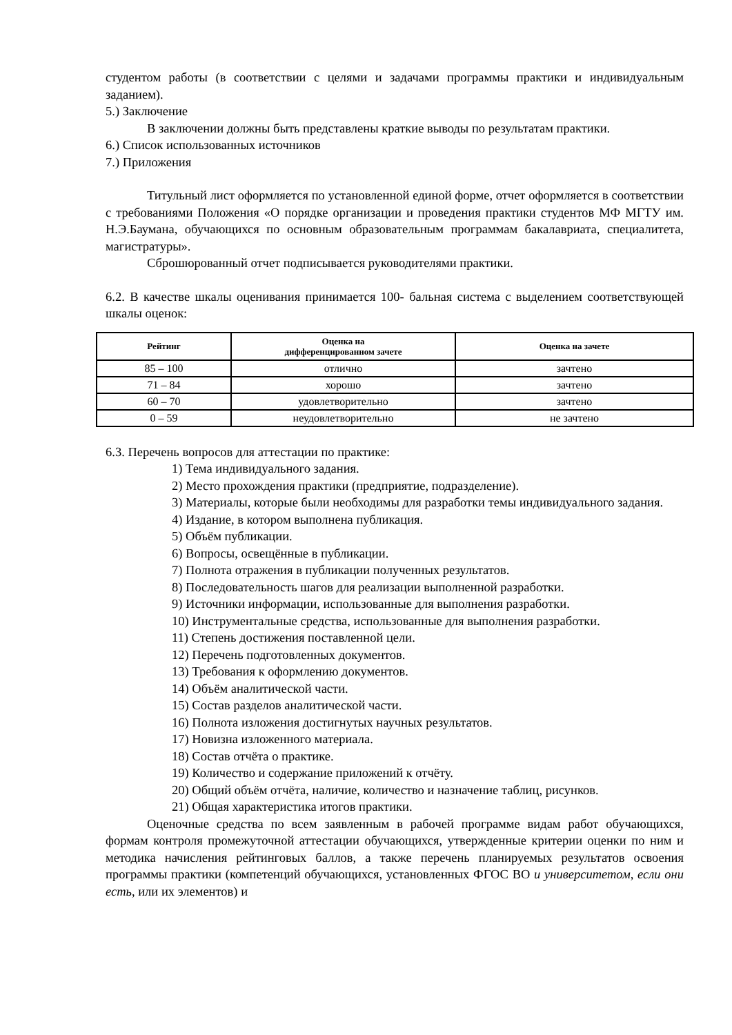студентом работы (в соответствии с целями и задачами программы практики и индивидуальным заданием).
5.) Заключение
В заключении должны быть представлены краткие выводы по результатам практики.
6.) Список использованных источников
7.) Приложения
Титульный лист оформляется по установленной единой форме, отчет оформляется в соответствии с требованиями Положения «О порядке организации и проведения практики студентов МФ МГТУ им. Н.Э.Баумана, обучающихся по основным образовательным программам бакалавриата, специалитета, магистратуры».
Сброшюрованный отчет подписывается руководителями практики.
6.2. В качестве шкалы оценивания принимается 100- бальная система с выделением соответствующей шкалы оценок:
| Рейтинг | Оценка на дифференцированном зачете | Оценка на зачете |
| --- | --- | --- |
| 85 – 100 | отлично | зачтено |
| 71 – 84 | хорошо | зачтено |
| 60 – 70 | удовлетворительно | зачтено |
| 0 – 59 | неудовлетворительно | не зачтено |
6.3. Перечень вопросов для аттестации по практике:
1) Тема индивидуального задания.
2) Место прохождения практики (предприятие, подразделение).
3) Материалы, которые были необходимы для разработки темы индивидуального задания.
4) Издание, в котором выполнена публикация.
5) Объём публикации.
6) Вопросы, освещённые в публикации.
7) Полнота отражения в публикации полученных результатов.
8) Последовательность шагов для реализации выполненной разработки.
9) Источники информации, использованные для выполнения разработки.
10) Инструментальные средства, использованные для выполнения разработки.
11) Степень достижения поставленной цели.
12) Перечень подготовленных документов.
13) Требования к оформлению документов.
14) Объём аналитической части.
15) Состав разделов аналитической части.
16) Полнота изложения достигнутых научных результатов.
17) Новизна изложенного материала.
18) Состав отчёта о практике.
19) Количество и содержание приложений к отчёту.
20) Общий объём отчёта, наличие, количество и назначение таблиц, рисунков.
21) Общая характеристика итогов практики.
Оценочные средства по всем заявленным в рабочей программе видам работ обучающихся, формам контроля промежуточной аттестации обучающихся, утвержденные критерии оценки по ним и методика начисления рейтинговых баллов, а также перечень планируемых результатов освоения программы практики (компетенций обучающихся, установленных ФГОС ВО и университетом, если они есть, или их элементов) и